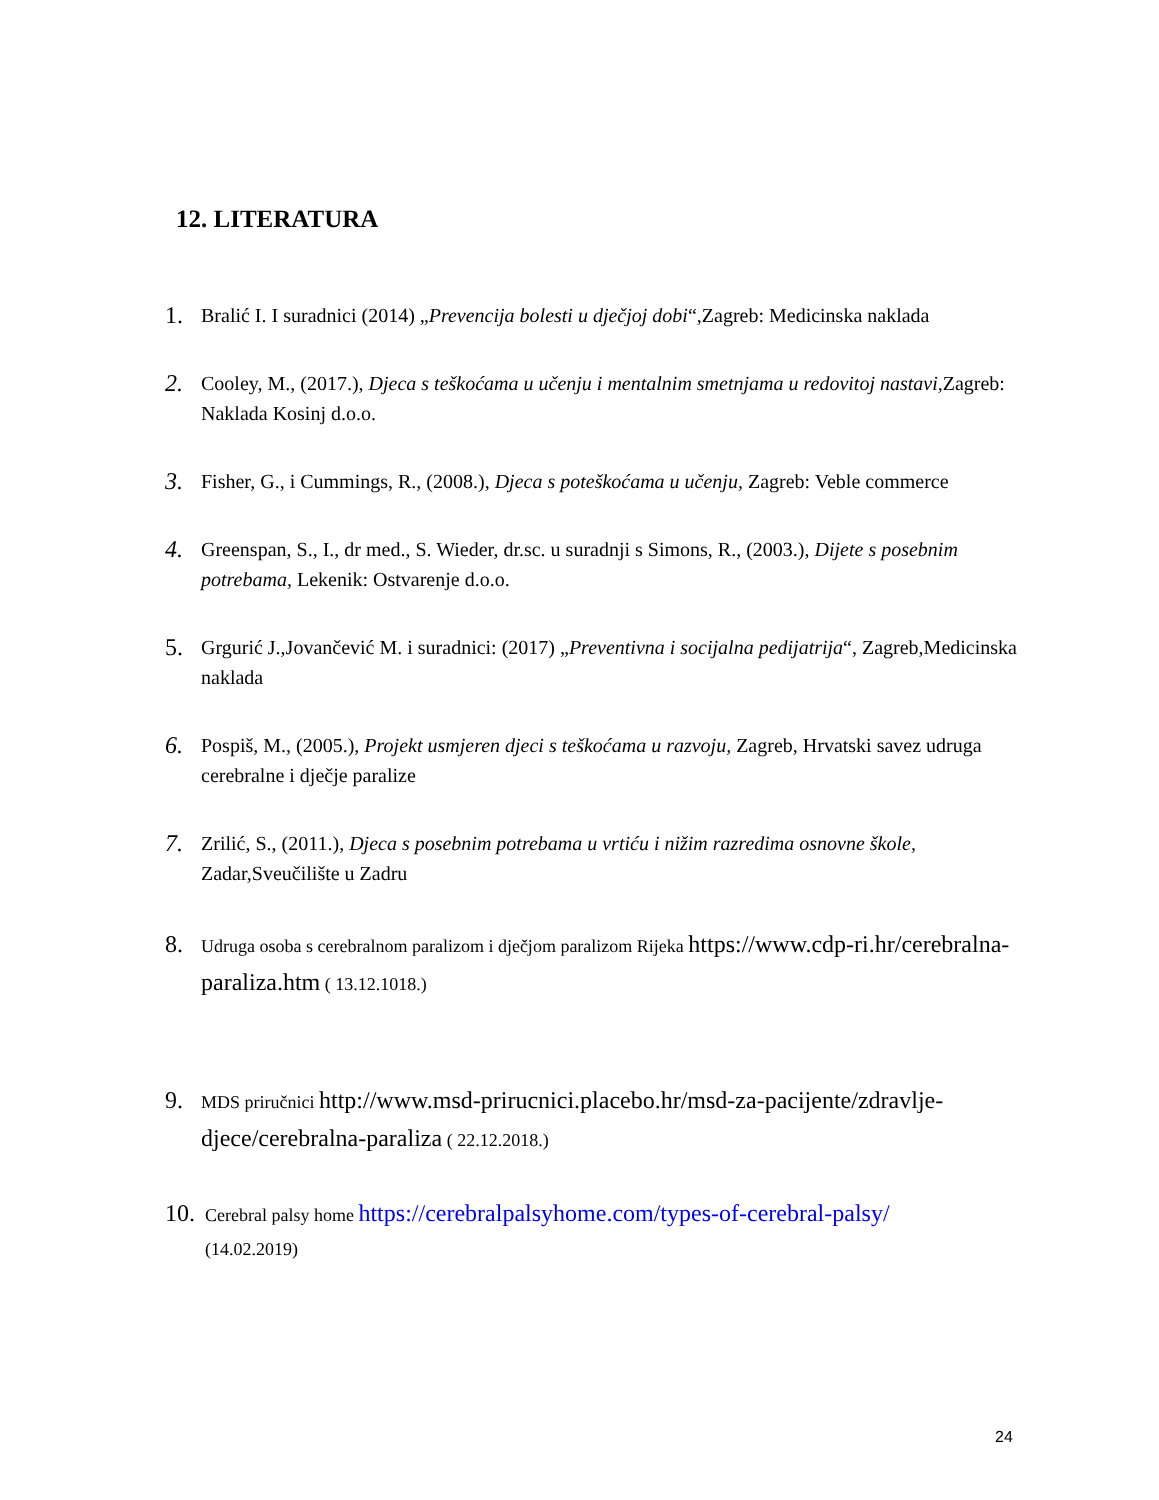12. LITERATURA
1. Bralić I. I suradnici (2014) „Prevencija bolesti u dječjoj dobi“,Zagreb: Medicinska naklada
2. Cooley, M., (2017.), Djeca s teškoćama u učenju i mentalnim smetnjama u redovitoj nastavi, Zagreb: Naklada Kosinj d.o.o.
3. Fisher, G., i Cummings, R., (2008.), Djeca s poteškoćama u učenju, Zagreb: Veble commerce
4. Greenspan, S., I., dr med., S. Wieder, dr.sc. u suradnji s Simons, R., (2003.), Dijete s posebnim potrebama, Lekenik: Ostvarenje d.o.o.
5. Grgurić J.,Jovančević M. i suradnici: (2017) „Preventivna i socijalna pedijatrija“, Zagreb,Medicinska naklada
6. Pospiš, M., (2005.), Projekt usmjeren djeci s teškoćama u razvoju, Zagreb, Hrvatski savez udruga cerebralne i dječje paralize
7. Zrilić, S., (2011.), Djeca s posebnim potrebama u vrtiću i nižim razredima osnovne škole, Zadar,Sveučilište u Zadru
8. Udruga osoba s cerebralnom paralizom i dječjom paralizom Rijeka https://www.cdp-ri.hr/cerebralna-paraliza.htm ( 13.12.1018.)
9. MDS priručnici http://www.msd-prirucnici.placebo.hr/msd-za-pacijente/zdravlje-djece/cerebralna-paraliza ( 22.12.2018.)
10. Cerebral palsy home https://cerebralpalsyhome.com/types-of-cerebral-palsy/
(14.02.2019)
24